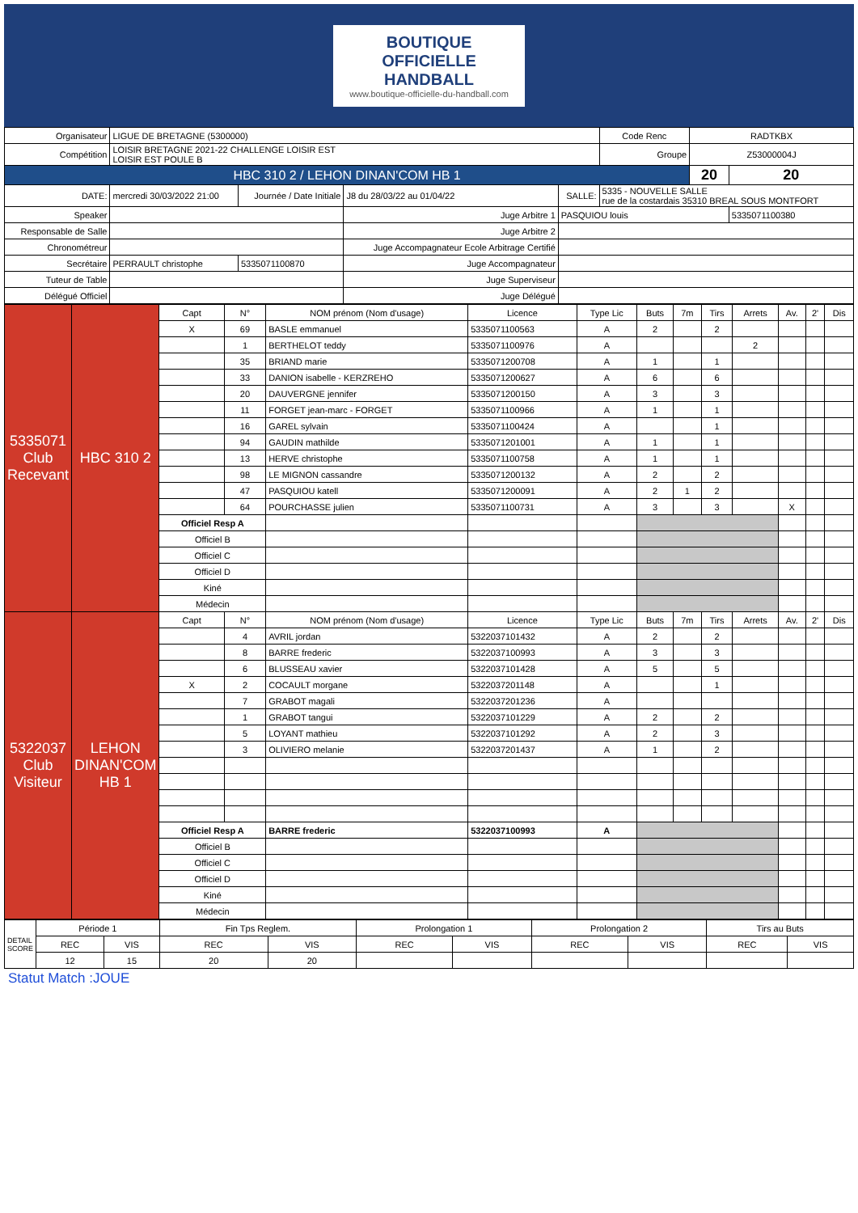BOUTIQUE
OFFICIELLE
HANDBALL
www.boutique-officielle-du-handball.com
| Organisateur | LIGUE DE BRETAGNE (5300000) | | | | | Code Renc | RADTKBX | |
| Compétition | LOISIR BRETAGNE 2021-22 CHALLENGE LOISIR EST LOISIR EST POULE B | | | | | Groupe | Z53000004J | |
| HBC 310 2 / LEHON DINAN'COM HB 1 | | | | | | | 20 | 20 |
| DATE: | mercredi 30/03/2022 21:00 | Journée / Date Initiale | J8 du 28/03/22 au 01/04/22 | SALLE: | 5335 - NOUVELLE SALLE rue de la costardais 35310 BREAL SOUS MONTFORT | | | |
| Speaker | | | Juge Arbitre 1 | PASQUIOU louis | | | | 5335071100380 |
| Responsable de Salle | | | Juge Arbitre 2 | | | | | |
| Chronométreur | | | Juge Accompagnateur Ecole Arbitrage Certifié | | | | | |
| Secrétaire | PERRAULT christophe | 5335071100870 | Juge Accompagnateur | | | | | |
| Tuteur de Table | | | Juge Superviseur | | | | | |
| Délégué Officiel | | | Juge Délégué | | | | | |
| 5335071 Club Recevant | HBC 310 2 | Capt | N° | NOM prénom (Nom d'usage) | Licence | Type Lic | Buts | 7m | Tirs | Arrets | Av. | 2' | Dis |
| | | X | 69 | BASLE emmanuel | 5335071100563 | A | 2 | | 2 | | | | |
| | | | 1 | BERTHELOT teddy | 5335071100976 | A | | | | 2 | | | |
| | | | 35 | BRIAND marie | 5335071200708 | A | 1 | | 1 | | | | |
| | | | 33 | DANION isabelle - KERZREHO | 5335071200627 | A | 6 | | 6 | | | | |
| | | | 20 | DAUVERGNE jennifer | 5335071200150 | A | 3 | | 3 | | | | |
| | | | 11 | FORGET jean-marc - FORGET | 5335071100966 | A | 1 | | 1 | | | | |
| | | | 16 | GAREL sylvain | 5335071100424 | A | | | 1 | | | | |
| | | | 94 | GAUDIN mathilde | 5335071201001 | A | 1 | | 1 | | | | |
| | | | 13 | HERVE christophe | 5335071100758 | A | 1 | | 1 | | | | |
| | | | 98 | LE MIGNON cassandre | 5335071200132 | A | 2 | | 2 | | | | |
| | | | 47 | PASQUIOU katell | 5335071200091 | A | 2 | 1 | 2 | | | | |
| | | | 64 | POURCHASSE julien | 5335071100731 | A | 3 | | 3 | | X | | |
| | | Officiel Resp A | | | | | | | | | | | |
| | | Officiel B | | | | | | | | | | | |
| | | Officiel C | | | | | | | | | | | |
| | | Officiel D | | | | | | | | | | | |
| | | Kiné | | | | | | | | | | | |
| | | Médecin | | | | | | | | | | | |
| 5322037 Club Visiteur | LEHON DINAN'COM HB 1 | Capt | N° | NOM prénom (Nom d'usage) | Licence | Type Lic | Buts | 7m | Tirs | Arrets | Av. | 2' | Dis |
| | | | 4 | AVRIL jordan | 5322037101432 | A | 2 | | 2 | | | | |
| | | | 8 | BARRE frederic | 5322037100993 | A | 3 | | 3 | | | | |
| | | | 6 | BLUSSEAU xavier | 5322037101428 | A | 5 | | 5 | | | | |
| | | X | 2 | COCAULT morgane | 5322037201148 | A | | | 1 | | | | |
| | | | 7 | GRABOT magali | 5322037201236 | A | | | | | | | |
| | | | 1 | GRABOT tangui | 5322037101229 | A | 2 | | 2 | | | | |
| | | | 5 | LOYANT mathieu | 5322037101292 | A | 2 | | 3 | | | | |
| | | | 3 | OLIVIERO melanie | 5322037201437 | A | 1 | | 2 | | | | |
| | | Officiel Resp A | | BARRE frederic | 5322037100993 | A | | | | | | | |
| | | Officiel B | | | | | | | | | | | |
| | | Officiel C | | | | | | | | | | | |
| | | Officiel D | | | | | | | | | | | |
| | | Kiné | | | | | | | | | | | |
| | | Médecin | | | | | | | | | | | |
| DETAIL SCORE | Période 1 | | Fin Tps Reglem. | | Prolongation 1 | | Prolongation 2 | | Tirs au Buts | |
| | REC | VIS | REC | VIS | REC | VIS | REC | VIS | REC | VIS |
| | 12 | 15 | 20 | 20 | | | | | | |
Statut Match :JOUE